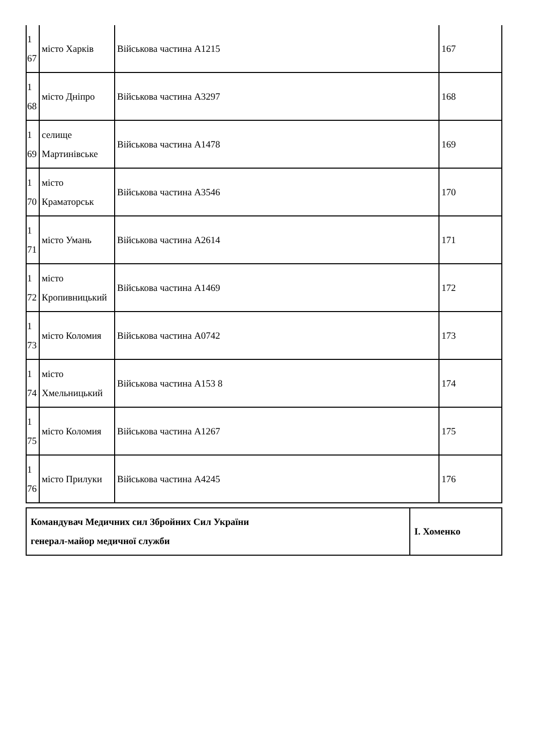| 1 67 | місто Харків | Військова частина А1215 | 167 |
| 1 68 | місто Дніпро | Військова частина А3297 | 168 |
| 1 69 | селище Мартинівське | Військова частина А1478 | 169 |
| 1 70 | місто Краматорськ | Військова частина А3546 | 170 |
| 1 71 | місто Умань | Військова частина А2614 | 171 |
| 1 72 | місто Кропивницький | Військова частина А1469 | 172 |
| 1 73 | місто Коломия | Військова частина А0742 | 173 |
| 1 74 | місто Хмельницький | Військова частина А153 8 | 174 |
| 1 75 | місто Коломия | Військова частина А1267 | 175 |
| 1 76 | місто Прилуки | Військова частина А4245 | 176 |
| Командувач Медичних сил Збройних Сил України генерал-майор медичної служби | І. Хоменко |